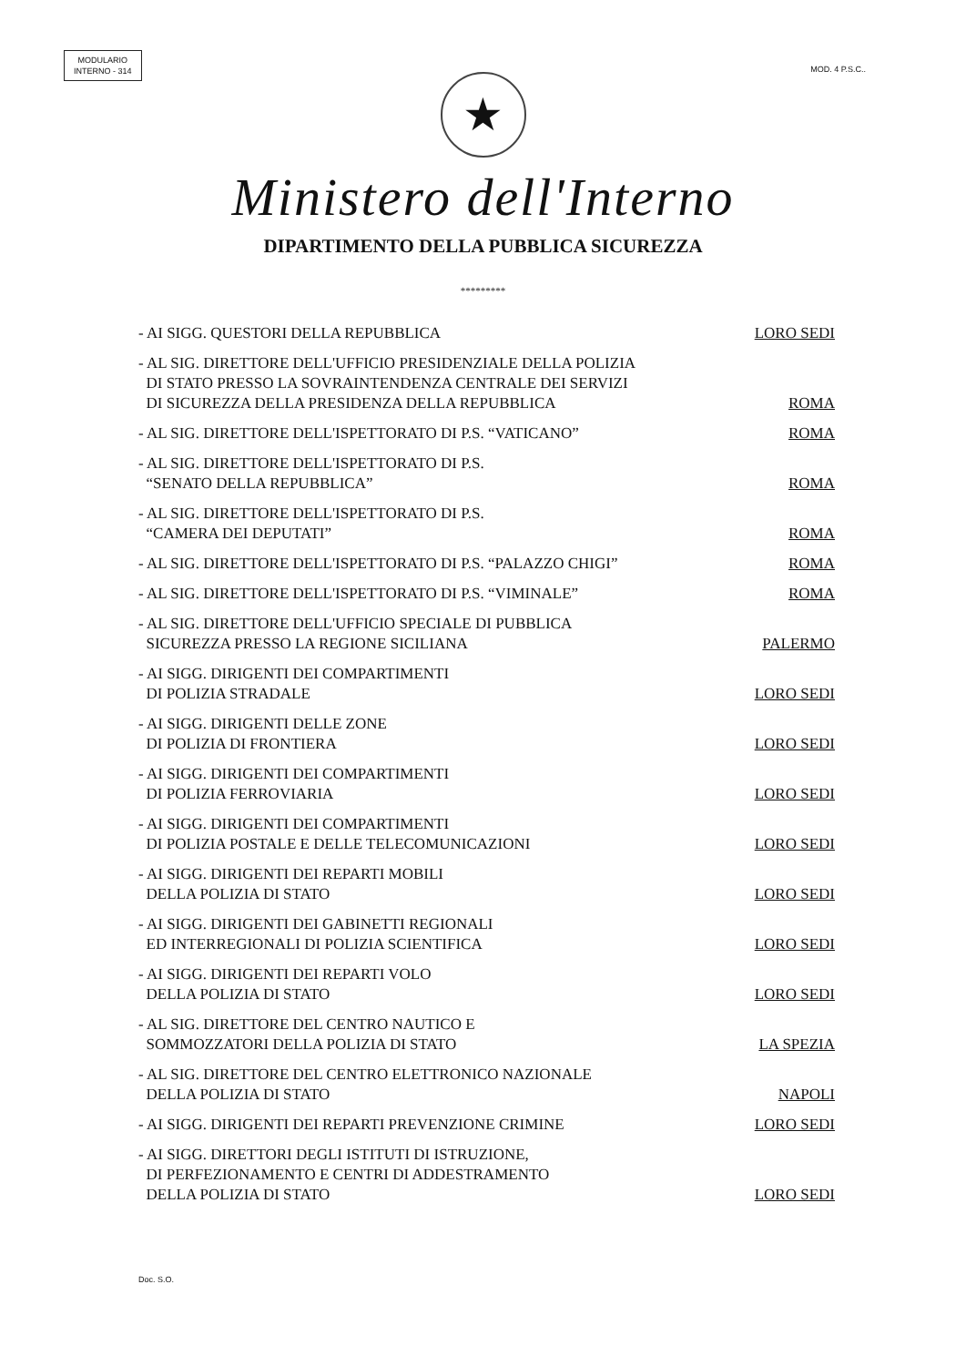MODULARIO
INTERNO - 314
MOD. 4 P.S.C..
★
Ministero dell'Interno
DIPARTIMENTO DELLA PUBBLICA SICUREZZA
*********
- AI SIGG. QUESTORI DELLA REPUBBLICA LORO SEDI
- AL SIG. DIRETTORE DELL'UFFICIO PRESIDENZIALE DELLA POLIZIA
DI STATO PRESSO LA SOVRAINTENDENZA CENTRALE DEI SERVIZI
DI SICUREZZA DELLA PRESIDENZA DELLA REPUBBLICA ROMA
- AL SIG. DIRETTORE DELL'ISPETTORATO DI P.S. “VATICANO” ROMA
- AL SIG. DIRETTORE DELL'ISPETTORATO DI P.S.
“SENATO DELLA REPUBBLICA” ROMA
- AL SIG. DIRETTORE DELL'ISPETTORATO DI P.S.
“CAMERA DEI DEPUTATI” ROMA
- AL SIG. DIRETTORE DELL'ISPETTORATO DI P.S. “PALAZZO CHIGI” ROMA
- AL SIG. DIRETTORE DELL'ISPETTORATO DI P.S. “VIMINALE” ROMA
- AL SIG. DIRETTORE DELL'UFFICIO SPECIALE DI PUBBLICA
SICUREZZA PRESSO LA REGIONE SICILIANA PALERMO
- AI SIGG. DIRIGENTI DEI COMPARTIMENTI
DI POLIZIA STRADALE LORO SEDI
- AI SIGG. DIRIGENTI DELLE ZONE
DI POLIZIA DI FRONTIERA LORO SEDI
- AI SIGG. DIRIGENTI DEI COMPARTIMENTI
DI POLIZIA FERROVIARIA LORO SEDI
- AI SIGG. DIRIGENTI DEI COMPARTIMENTI
DI POLIZIA POSTALE E DELLE TELECOMUNICAZIONI LORO SEDI
- AI SIGG. DIRIGENTI DEI REPARTI MOBILI
DELLA POLIZIA DI STATO LORO SEDI
- AI SIGG. DIRIGENTI DEI GABINETTI REGIONALI
ED INTERREGIONALI DI POLIZIA SCIENTIFICA LORO SEDI
- AI SIGG. DIRIGENTI DEI REPARTI VOLO
DELLA POLIZIA DI STATO LORO SEDI
- AL SIG. DIRETTORE DEL CENTRO NAUTICO E
SOMMOZZATORI DELLA POLIZIA DI STATO LA SPEZIA
- AL SIG. DIRETTORE DEL CENTRO ELETTRONICO NAZIONALE
DELLA POLIZIA DI STATO NAPOLI
- AI SIGG. DIRIGENTI DEI REPARTI PREVENZIONE CRIMINE LORO SEDI
- AI SIGG. DIRETTORI DEGLI ISTITUTI DI ISTRUZIONE,
DI PERFEZIONAMENTO E CENTRI DI ADDESTRAMENTO
DELLA POLIZIA DI STATO LORO SEDI
Doc. S.O.